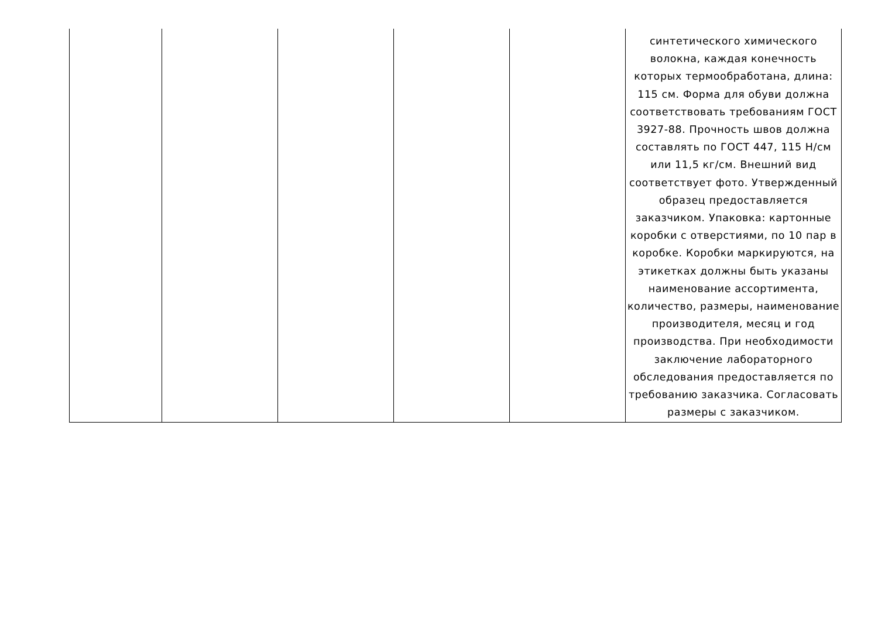| | | | | | синтетического химического волокна, каждая конечность которых термообработана, длина: 115 см. Форма для обуви должна соответствовать требованиям ГОСТ 3927-88. Прочность швов должна составлять по ГОСТ 447, 115 Н/см или 11,5 кг/см. Внешний вид соответствует фото. Утвержденный образец предоставляется заказчиком. Упаковка: картонные коробки с отверстиями, по 10 пар в коробке. Коробки маркируются, на этикетках должны быть указаны наименование ассортимента, количество, размеры, наименование производителя, месяц и год производства. При необходимости заключение лабораторного обследования предоставляется по требованию заказчика. Согласовать размеры с заказчиком. |